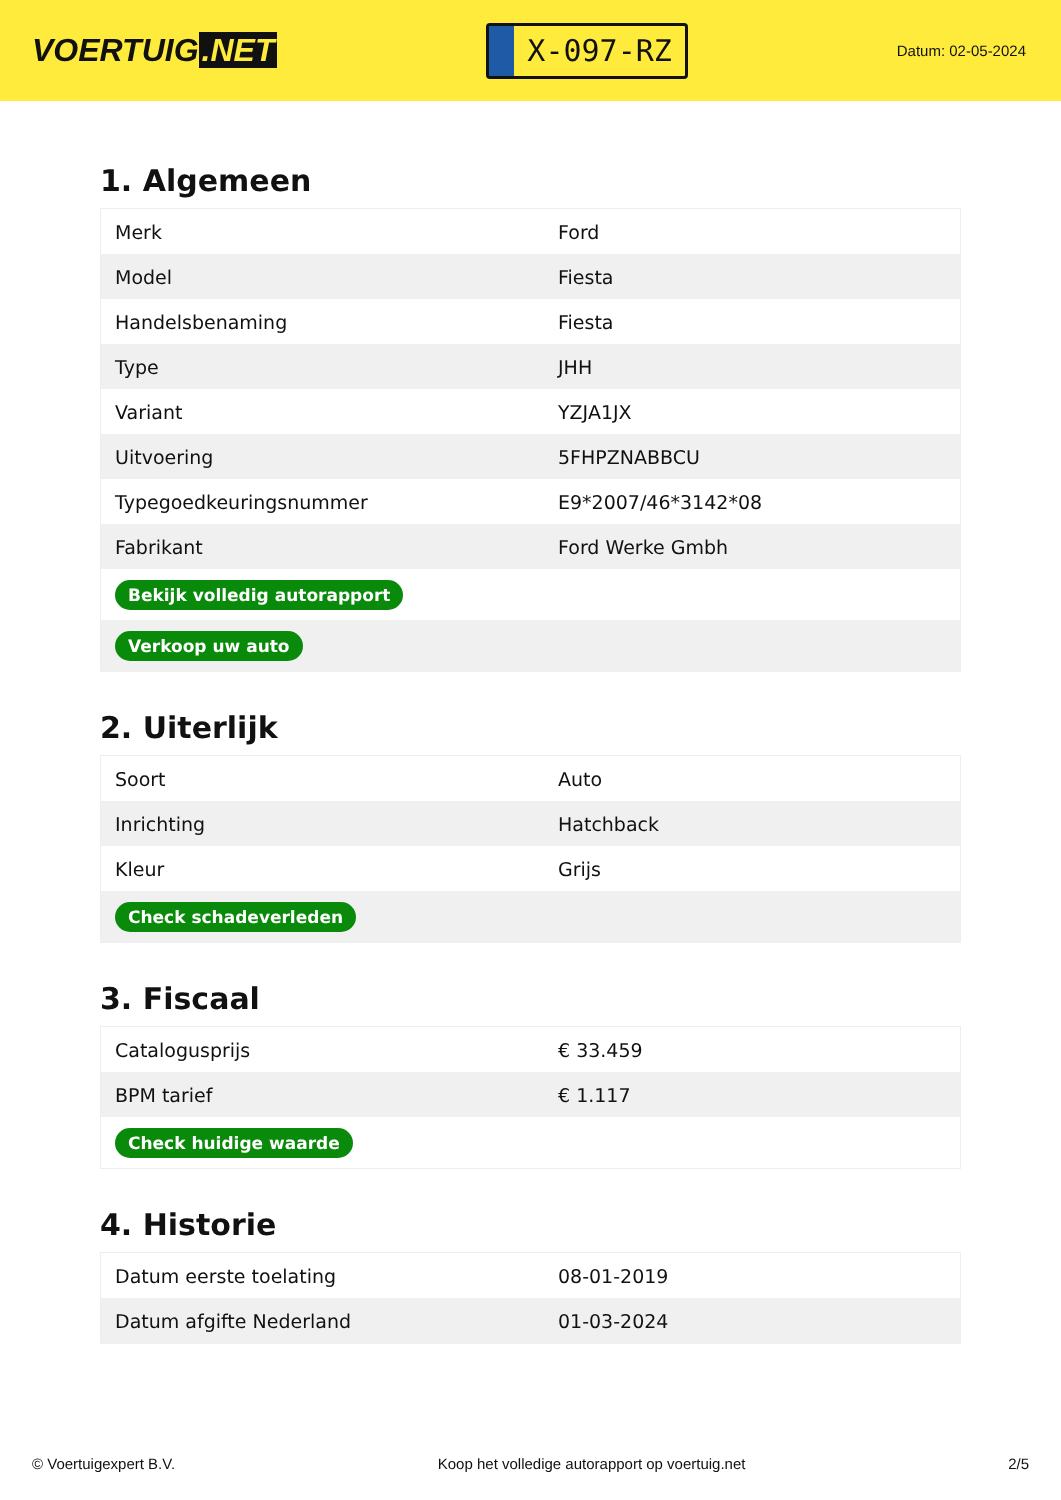VOERTUIG.NET
X-097-RZ
Datum: 02-05-2024
1. Algemeen
| Merk | Ford |
| Model | Fiesta |
| Handelsbenaming | Fiesta |
| Type | JHH |
| Variant | YZJA1JX |
| Uitvoering | 5FHPZNABBCU |
| Typegoedkeuringsnummer | E9*2007/46*3142*08 |
| Fabrikant | Ford Werke Gmbh |
| Bekijk volledig autorapport | |
| Verkoop uw auto | |
2. Uiterlijk
| Soort | Auto |
| Inrichting | Hatchback |
| Kleur | Grijs |
| Check schadeverleden | |
3. Fiscaal
| Catalogusprijs | € 33.459 |
| BPM tarief | € 1.117 |
| Check huidige waarde | |
4. Historie
| Datum eerste toelating | 08-01-2019 |
| Datum afgifte Nederland | 01-03-2024 |
© Voertuigexpert B.V. Koop het volledige autorapport op voertuig.net 2/5